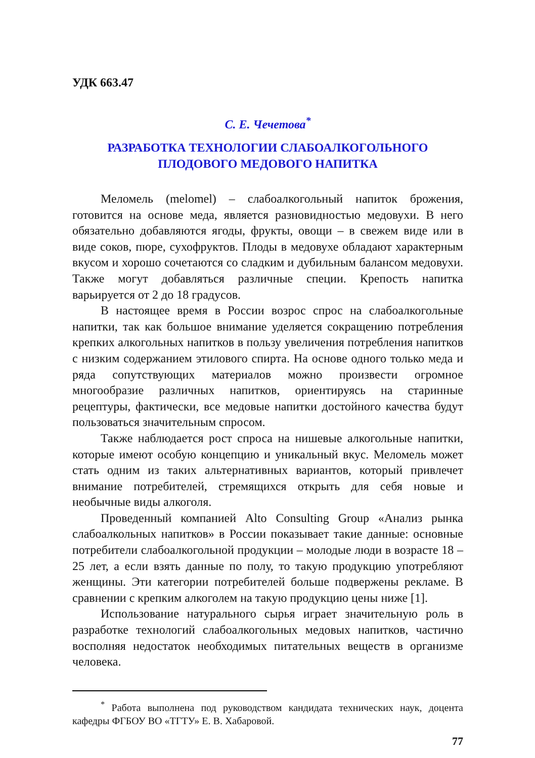УДК 663.47
С. Е. Чечетова<sup>*</sup>
РАЗРАБОТКА ТЕХНОЛОГИИ СЛАБОАЛКОГОЛЬНОГО
ПЛОДОВОГО МЕДОВОГО НАПИТКА
Меломель (melomel) – слабоалкогольный напиток брожения, готовится на основе меда, является разновидностью медовухи. В него обязательно добавляются ягоды, фрукты, овощи – в свежем виде или в виде соков, пюре, сухофруктов. Плоды в медовухе обладают характерным вкусом и хорошо сочетаются со сладким и дубильным балансом медовухи. Также могут добавляться различные специи. Крепость напитка варьируется от 2 до 18 градусов.
В настоящее время в России возрос спрос на слабоалкогольные напитки, так как большое внимание уделяется сокращению потребления крепких алкогольных напитков в пользу увеличения потребления напитков с низким содержанием этилового спирта. На основе одного только меда и ряда сопутствующих материалов можно произвести огромное многообразие различных напитков, ориентируясь на старинные рецептуры, фактически, все медовые напитки достойного качества будут пользоваться значительным спросом.
Также наблюдается рост спроса на нишевые алкогольные напитки, которые имеют особую концепцию и уникальный вкус. Меломель может стать одним из таких альтернативных вариантов, который привлечет внимание потребителей, стремящихся открыть для себя новые и необычные виды алкоголя.
Проведенный компанией Alto Consulting Group «Анализ рынка слабоалкольных напитков» в России показывает такие данные: основные потребители слабоалкогольной продукции – молодые люди в возрасте 18 – 25 лет, а если взять данные по полу, то такую продукцию употребляют женщины. Эти категории потребителей больше подвержены рекламе. В сравнении с крепким алкоголем на такую продукцию цены ниже [1].
Использование натурального сырья играет значительную роль в разработке технологий слабоалкогольных медовых напитков, частично восполняя недостаток необходимых питательных веществ в организме человека.
<sup>*</sup> Работа выполнена под руководством кандидата технических наук, доцента кафедры ФГБОУ ВО «ТГТУ» Е. В. Хабаровой.
77